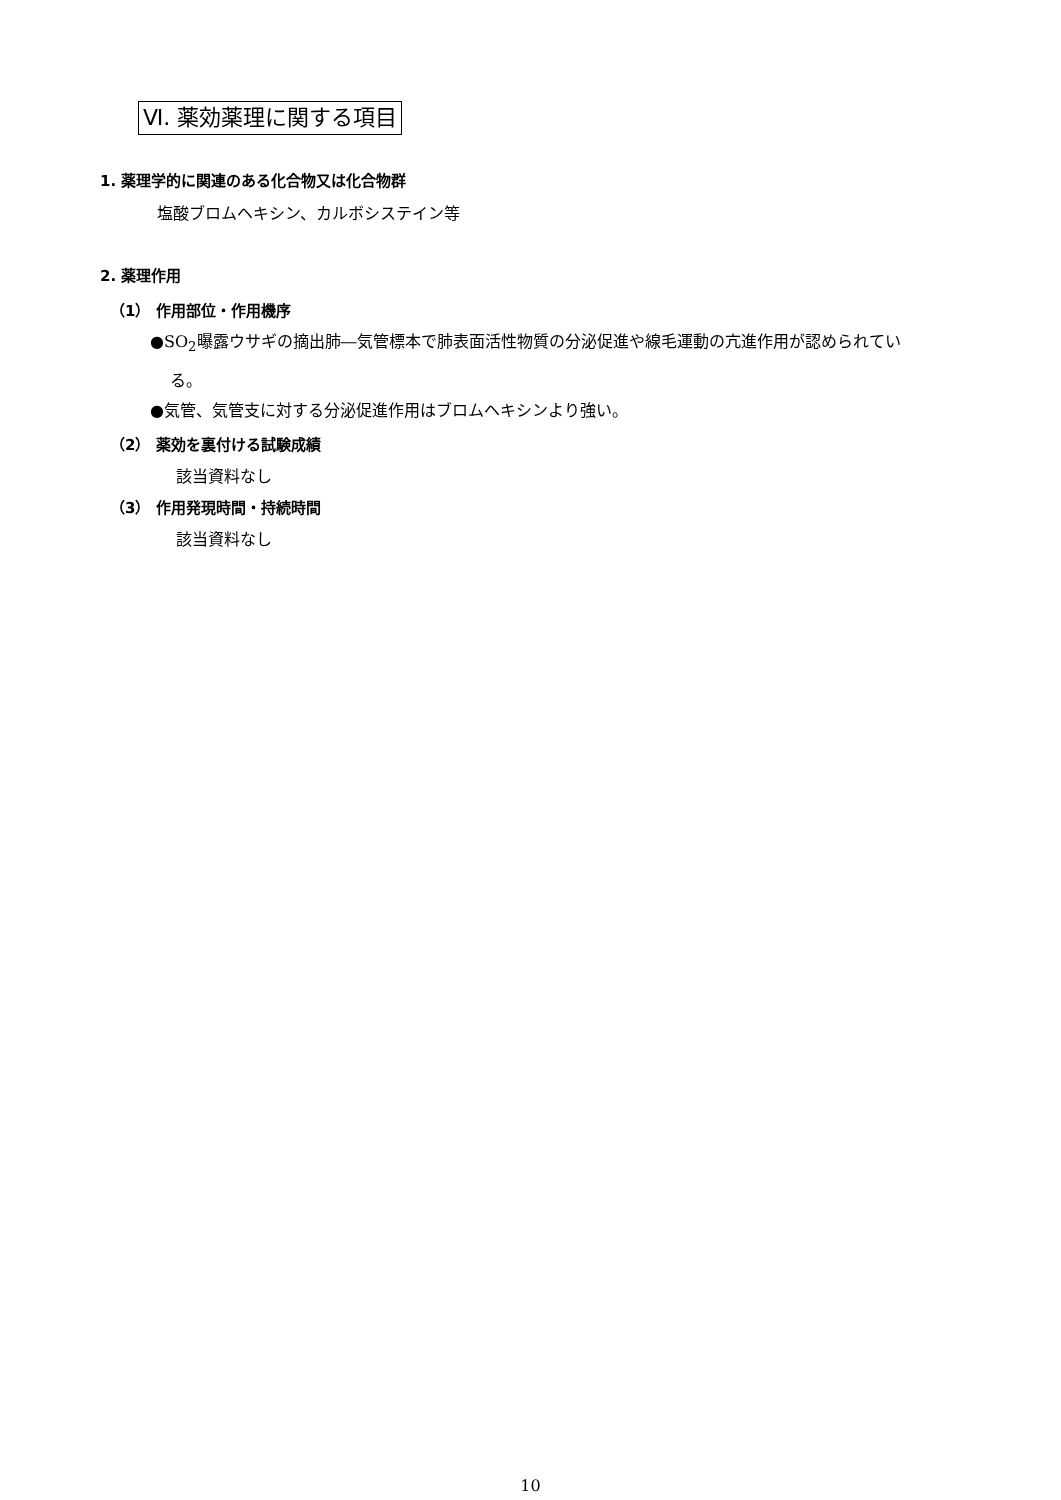Ⅵ. 薬効薬理に関する項目
1. 薬理学的に関連のある化合物又は化合物群
塩酸ブロムヘキシン、カルボシステイン等
2. 薬理作用
（1） 作用部位・作用機序
●SO<sub>2</sub>曝露ウサギの摘出肺―気管標本で肺表面活性物質の分泌促進や線毛運動の亢進作用が認められてい
る。
●気管、気管支に対する分泌促進作用はブロムヘキシンより強い。
（2） 薬効を裏付ける試験成績
該当資料なし
（3） 作用発現時間・持続時間
該当資料なし
10